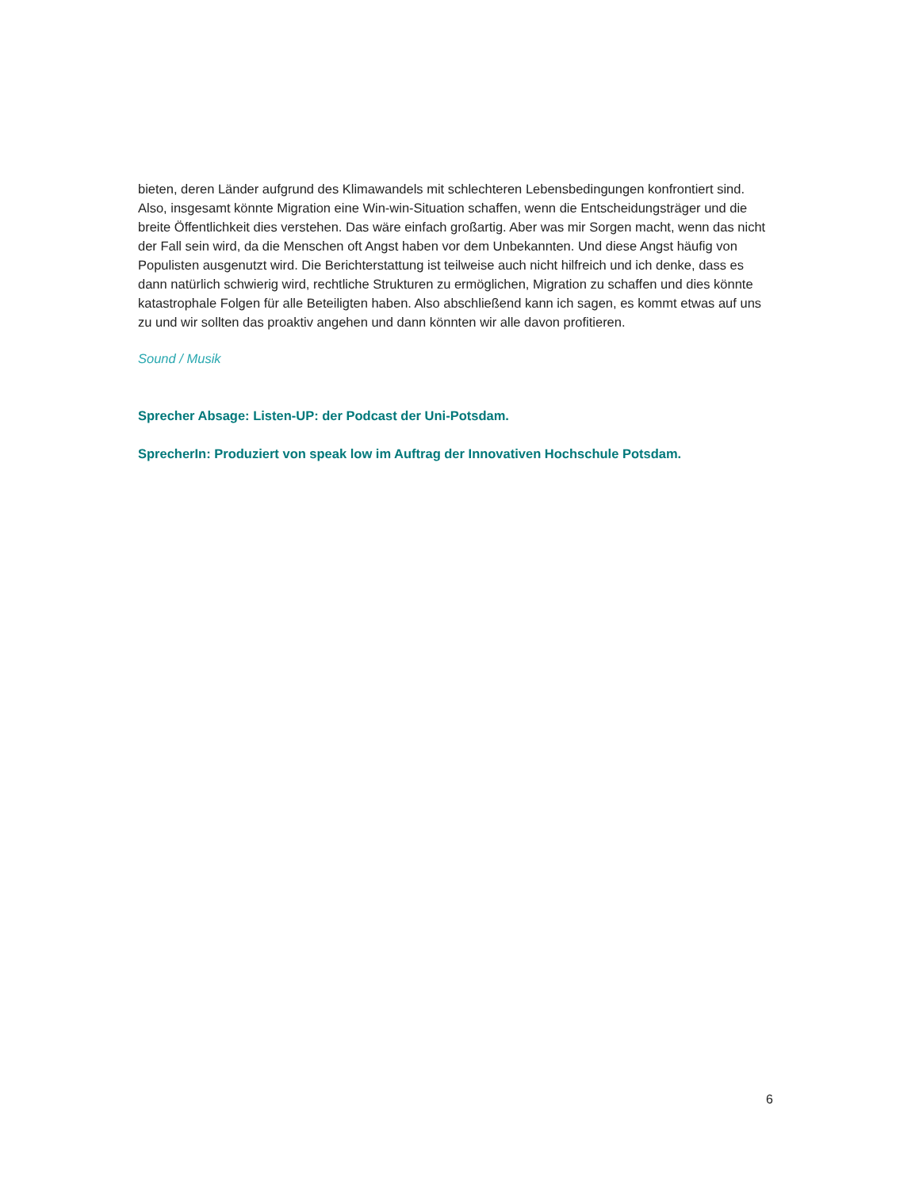bieten, deren Länder aufgrund des Klimawandels mit schlechteren Lebensbedingungen konfrontiert sind. Also, insgesamt könnte Migration eine Win-win-Situation schaffen, wenn die Entscheidungsträger und die breite Öffentlichkeit dies verstehen. Das wäre einfach großartig. Aber was mir Sorgen macht, wenn das nicht der Fall sein wird, da die Menschen oft Angst haben vor dem Unbekannten. Und diese Angst häufig von Populisten ausgenutzt wird. Die Berichterstattung ist teilweise auch nicht hilfreich und ich denke, dass es dann natürlich schwierig wird, rechtliche Strukturen zu ermöglichen, Migration zu schaffen und dies könnte katastrophale Folgen für alle Beteiligten haben. Also abschließend kann ich sagen, es kommt etwas auf uns zu und wir sollten das proaktiv angehen und dann könnten wir alle davon profitieren.
Sound / Musik
Sprecher Absage: Listen-UP: der Podcast der Uni-Potsdam.
SprecherIn: Produziert von speak low im Auftrag der Innovativen Hochschule Potsdam.
6